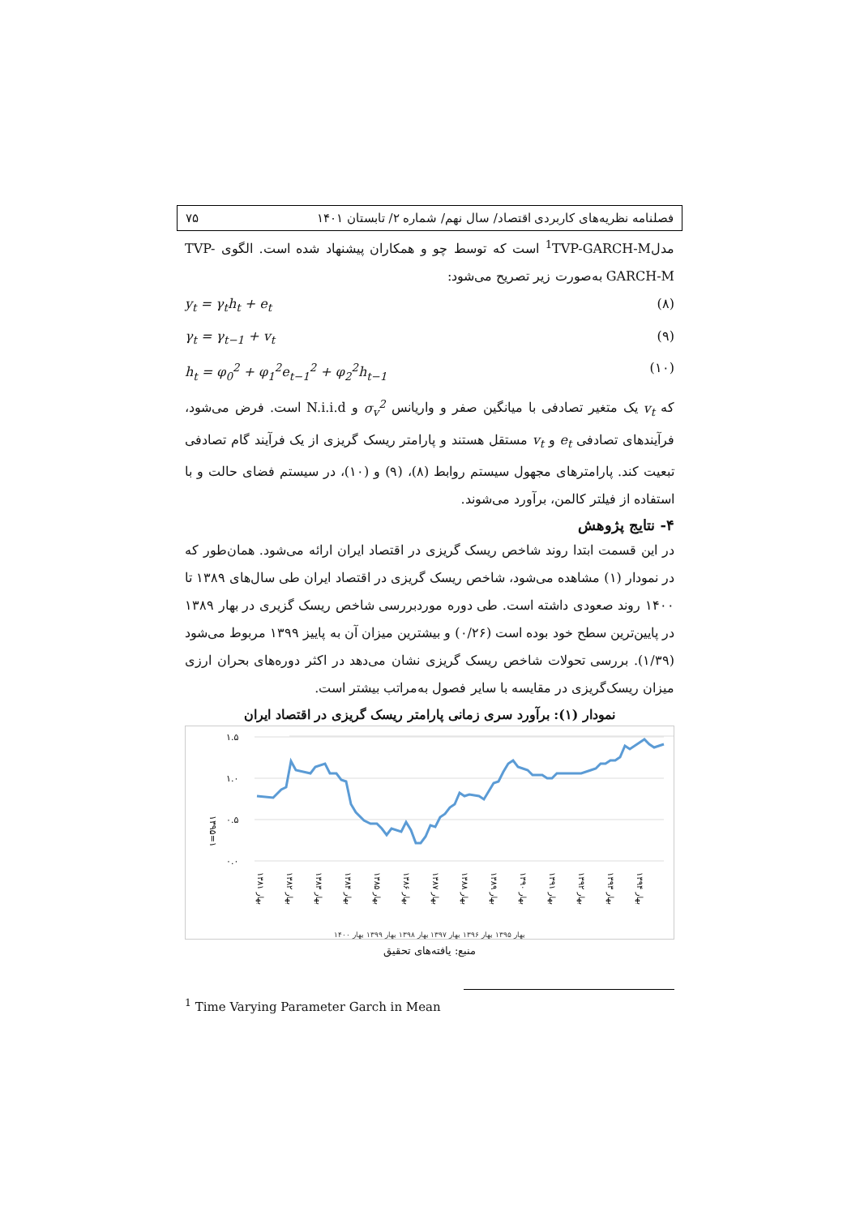فصلنامه نظریه‌های کاربردی اقتصاد/ سال نهم/ شماره ۲/ تابستان ۱۴۰۱ ۷۵
مدل<sup>1</sup>TVP-GARCH-M است که توسط چو و همکاران پیشنهاد شده است. الگوی TVP-GARCH-M به‌صورت زیر تصریح می‌شود:
(۸) y<sub>t</sub> = γ<sub>t</sub>h<sub>t</sub> + e<sub>t</sub>
(۹) γ<sub>t</sub> = γ<sub>t−1</sub> + v<sub>t</sub>
(۱۰) h<sub>t</sub> = φ<sub>0</sub><sup>2</sup> + φ<sub>1</sub><sup>2</sup>e<sub>t−1</sub><sup>2</sup> + φ<sub>2</sub><sup>2</sup>h<sub>t−1</sub>
که v<sub>t</sub> یک متغیر تصادفی با میانگین صفر و واریانس σ<sub>v</sub><sup>2</sup> و N.i.i.d است. فرض می‌شود، فرآیندهای تصادفی e<sub>t</sub> و v<sub>t</sub> مستقل هستند و پارامتر ریسک گریزی از یک فرآیند گام تصادفی تبعیت کند. پارامترهای مجهول سیستم روابط (۸)، (۹) و (۱۰)، در سیستم فضای حالت و با استفاده از فیلتر کالمن، برآورد می‌شوند.
۴- نتایج پژوهش
در این قسمت ابتدا روند شاخص ریسک گریزی در اقتصاد ایران ارائه می‌شود. همان‌طور که در نمودار (۱) مشاهده می‌شود، شاخص ریسک گریزی در اقتصاد ایران طی سال‌های ۱۳۸۹ تا ۱۴۰۰ روند صعودی داشته است. طی دوره موردبررسی شاخص ریسک گزیری در بهار ۱۳۸۹ در پایین‌ترین سطح خود بوده است (۰/۲۶) و بیشترین میزان آن به پاییز ۱۳۹۹ مربوط می‌شود (۱/۳۹). بررسی تحولات شاخص ریسک گریزی نشان می‌دهد در اکثر دوره‌های بحران ارزی میزان ریسک‌گریزی در مقایسه با سایر فصول به‌مراتب بیشتر است.
نمودار (۱): برآورد سری زمانی پارامتر ریسک گریزی در اقتصاد ایران
۱.۵
۱.۰
۰.۵
۰.۰
۱۳۹۵=۱
بهار ۱۳۸۱
بهار ۱۳۸۲
بهار ۱۳۸۳
بهار ۱۳۸۴
بهار ۱۳۸۵
بهار ۱۳۸۶
بهار ۱۳۸۷
بهار ۱۳۸۸
بهار ۱۳۸۹
بهار ۱۳۹۰
بهار ۱۳۹۱
بهار ۱۳۹۲
بهار ۱۳۹۳
بهار ۱۳۹۴
بهار ۱۳۹۵ بهار ۱۳۹۶ بهار ۱۳۹۷ بهار ۱۳۹۸ بهار ۱۳۹۹ بهار ۱۴۰۰
منبع: یافته‌های تحقیق
<sup>1</sup> Time Varying Parameter Garch in Mean